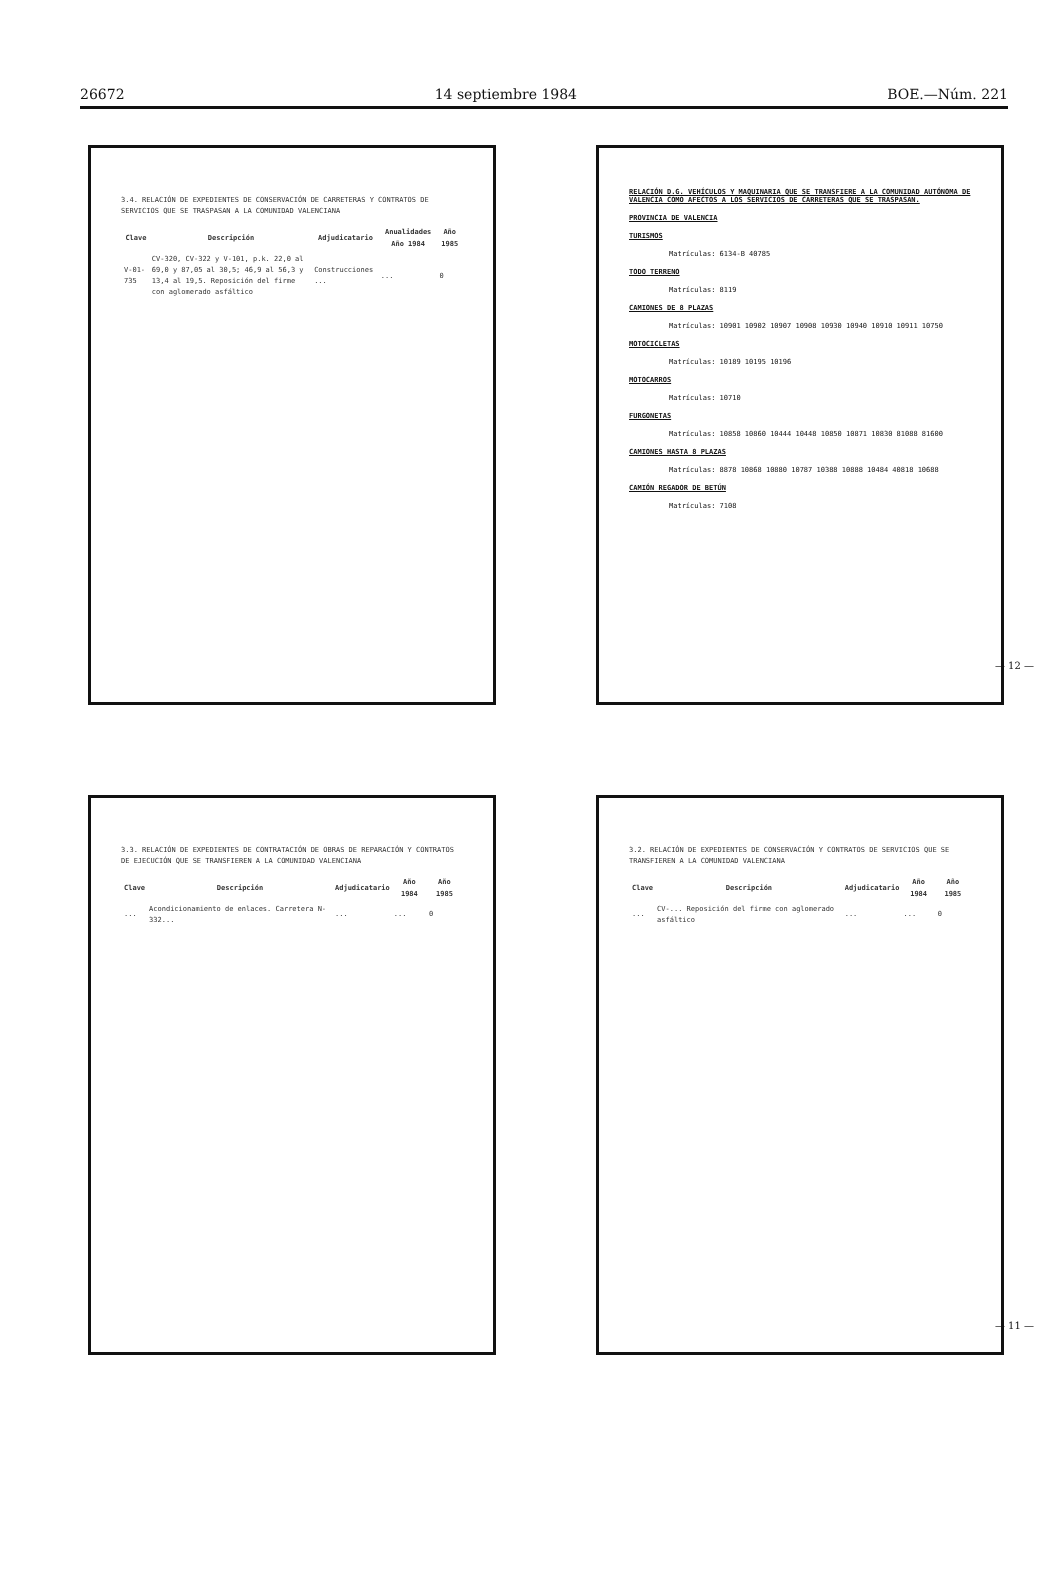26672 14 septiembre 1984 BOE.—Núm. 221
3.4. RELACIÓN DE EXPEDIENTES DE CONSERVACIÓN DE CARRETERAS Y CONTRATOS DE SERVICIOS QUE SE TRASPASAN A LA COMUNIDAD VALENCIANA
| Clave | Descripción | Adjudicatario | Anualidades Año 1984 | Año 1985 |
| --- | --- | --- | --- | --- |
| V-01-735 | CV-320, CV-322 y V-101, p.k. 22,0 al 69,0 y 87,05 al 30,5; 46,9 al 56,3 y 13,4 al 19,5. Reposición del firme con aglomerado asfáltico | Construcciones ... | ... | 0 |
RELACIÓN D.G. VEHÍCULOS Y MAQUINARIA QUE SE TRANSFIERE A LA COMUNIDAD AUTÓNOMA DE VALENCIA COMO AFECTOS A LOS SERVICIOS DE CARRETERAS QUE SE TRASPASAN.
PROVINCIA DE VALENCIA
TURISMOS
Matrículas: 6134-B 40785
TODO TERRENO
Matrículas: 8119
CAMIONES DE 8 PLAZAS
Matrículas: 10901 10902 10907 10908 10930 10940 10910 10911 10750
MOTOCICLETAS
Matrículas: 10189 10195 10196
MOTOCARROS
Matrículas: 10710
FURGONETAS
Matrículas: 10858 10860 10444 10448 10850 10871 10830 81088 81600
CAMIONES HASTA 8 PLAZAS
Matrículas: 8878 10868 10880 10787 10388 10888 10484 40818 10688
CAMIÓN REGADOR DE BETÚN
Matrículas: 7108
3.3. RELACIÓN DE EXPEDIENTES DE CONTRATACIÓN DE OBRAS DE REPARACIÓN Y CONTRATOS DE EJECUCIÓN QUE SE TRANSFIEREN A LA COMUNIDAD VALENCIANA
| Clave | Descripción | Adjudicatario | Año 1984 | Año 1985 |
| --- | --- | --- | --- | --- |
| ... | Acondicionamiento de enlaces. Carretera N-332... | ... | ... | 0 |
3.2. RELACIÓN DE EXPEDIENTES DE CONSERVACIÓN Y CONTRATOS DE SERVICIOS QUE SE TRANSFIEREN A LA COMUNIDAD VALENCIANA
| Clave | Descripción | Adjudicatario | Año 1984 | Año 1985 |
| --- | --- | --- | --- | --- |
| ... | CV-... Reposición del firme con aglomerado asfáltico | ... | ... | 0 |
— 12 —
— 11 —